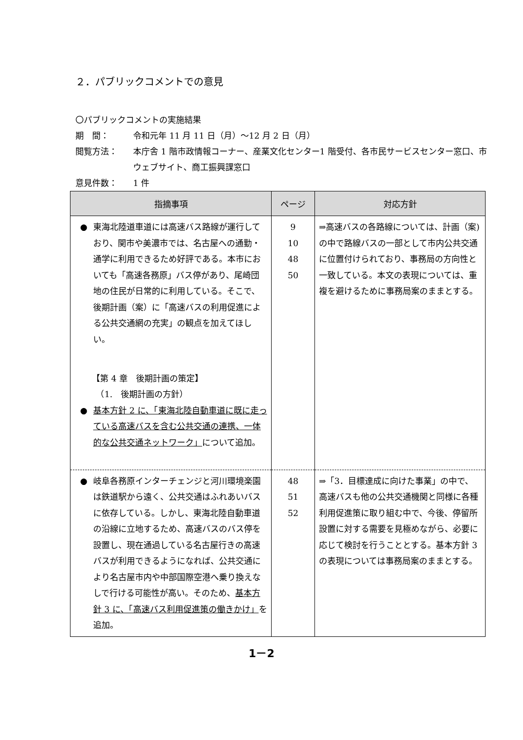２．パブリックコメントでの意見
〇パブリックコメントの実施結果
期　間： 令和元年 11 月 11 日（月）～12 月 2 日（月）
閲覧方法： 本庁舎 1 階市政情報コーナー、産業文化センター1 階受付、各市民サービスセンター窓口、市ウェブサイト、商工振興課窓口
意見件数： 1 件
| 指摘事項 | ページ | 対応方針 |
| --- | --- | --- |
| ● 東海北陸道車道には高速バス路線が運行しており、関市や美濃市では、名古屋への通勤・通学に利用できるため好評である。本市においても「高速各務原」バス停があり、尾崎団地の住民が日常的に利用している。そこで、後期計画（案）に「高速バスの利用促進による公共交通網の充実」の観点を加えてほしい。 【第 4 章 後期計画の策定】 （1. 後期計画の方針） ● 基本方針 2 に、「東海北陸自動車道に既に走っている高速バスを含む公共交通の連携、一体的な公共交通ネットワーク」 について追加。 | 9 10 48 50 | ⇒高速バスの各路線については、計画（案)の中で路線バスの一部として市内公共交通に位置付けられており、事務局の方向性と一致している。本文の表現については、重複を避けるために事務局案のままとする。 |
| ● 岐阜各務原インターチェンジと河川環境楽園は鉄道駅から遠く、公共交通はふれあいバスに依存している。しかし、東海北陸自動車道の沿線に立地するため、高速バスのバス停を設置し、現在通過している名古屋行きの高速バスが利用できるようになれば、公共交通により名古屋市内や中部国際空港へ乗り換えなしで行ける可能性が高い。そのため、 基本方針 3 に、「高速バス利用促進策の働きかけ」 を追加。 | 48 51 52 | ⇒「3．目標達成に向けた事業」の中で、高速バスも他の公共交通機関と同様に各種利用促進策に取り組む中で、今後、停留所設置に対する需要を見極めながら、必要に応じて検討を行うこととする。基本方針 3 の表現については事務局案のままとする。 |
1－2